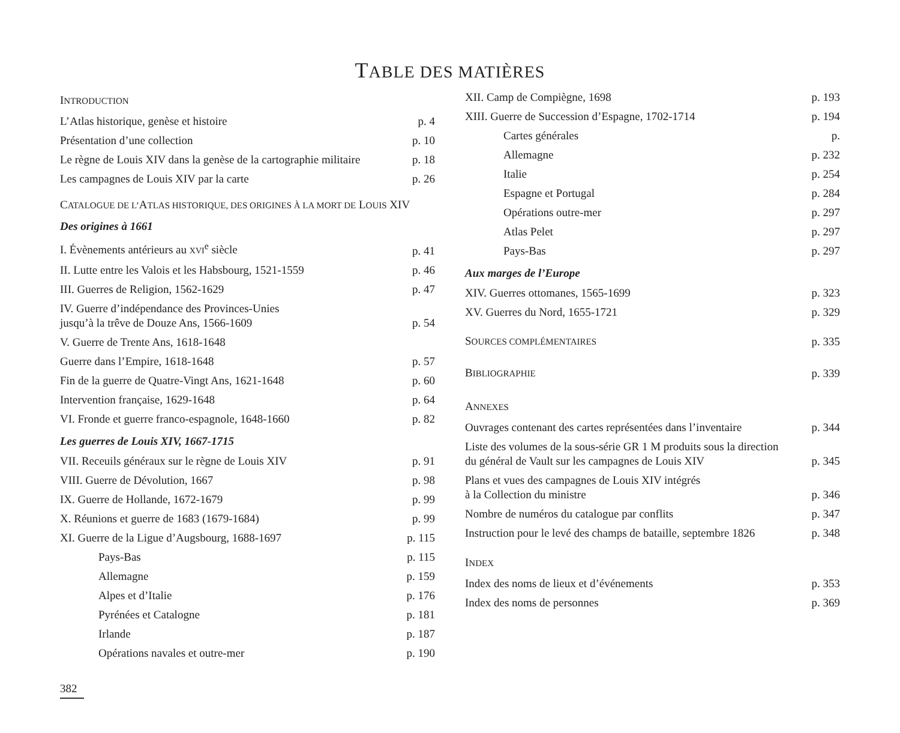TABLE DES MATIÈRES
INTRODUCTION
L’Atlas historique, genèse et histoire p. 4
Présentation d’une collection p. 10
Le règne de Louis XIV dans la genèse de la cartographie militaire p. 18
Les campagnes de Louis XIV par la carte p. 26
CATALOGUE DE L’ATLAS HISTORIQUE, DES ORIGINES À LA MORT DE LOUIS XIV
Des origines à 1661
I. Évènements antérieurs au XVI<sup>e</sup> siècle p. 41
II. Lutte entre les Valois et les Habsbourg, 1521-1559 p. 46
III. Guerres de Religion, 1562-1629 p. 47
IV. Guerre d’indépendance des Provinces-Unies
jusqu’à la trêve de Douze Ans, 1566-1609 p. 54
V. Guerre de Trente Ans, 1618-1648
Guerre dans l’Empire, 1618-1648 p. 57
Fin de la guerre de Quatre-Vingt Ans, 1621-1648 p. 60
Intervention française, 1629-1648 p. 64
VI. Fronde et guerre franco-espagnole, 1648-1660 p. 82
Les guerres de Louis XIV, 1667-1715
VII. Receuils généraux sur le règne de Louis XIV p. 91
VIII. Guerre de Dévolution, 1667 p. 98
IX. Guerre de Hollande, 1672-1679 p. 99
X. Réunions et guerre de 1683 (1679-1684) p. 99
XI. Guerre de la Ligue d’Augsbourg, 1688-1697 p. 115
Pays-Bas p. 115
Allemagne p. 159
Alpes et d’Italie p. 176
Pyrénées et Catalogne p. 181
Irlande p. 187
Opérations navales et outre-mer p. 190
XII. Camp de Compiègne, 1698 p. 193
XIII. Guerre de Succession d’Espagne, 1702-1714 p. 194
Cartes générales p.
Allemagne p. 232
Italie p. 254
Espagne et Portugal p. 284
Opérations outre-mer p. 297
Atlas Pelet p. 297
Pays-Bas p. 297
Aux marges de l’Europe
XIV. Guerres ottomanes, 1565-1699 p. 323
XV. Guerres du Nord, 1655-1721 p. 329
SOURCES COMPLÉMENTAIRES p. 335
BIBLIOGRAPHIE p. 339
ANNEXES
Ouvrages contenant des cartes représentées dans l’inventaire p. 344
Liste des volumes de la sous-série GR 1 M produits sous la direction
du général de Vault sur les campagnes de Louis XIV p. 345
Plans et vues des campagnes de Louis XIV intégrés
à la Collection du ministre p. 346
Nombre de numéros du catalogue par conflits p. 347
Instruction pour le levé des champs de bataille, septembre 1826 p. 348
INDEX
Index des noms de lieux et d’événements p. 353
Index des noms de personnes p. 369
382